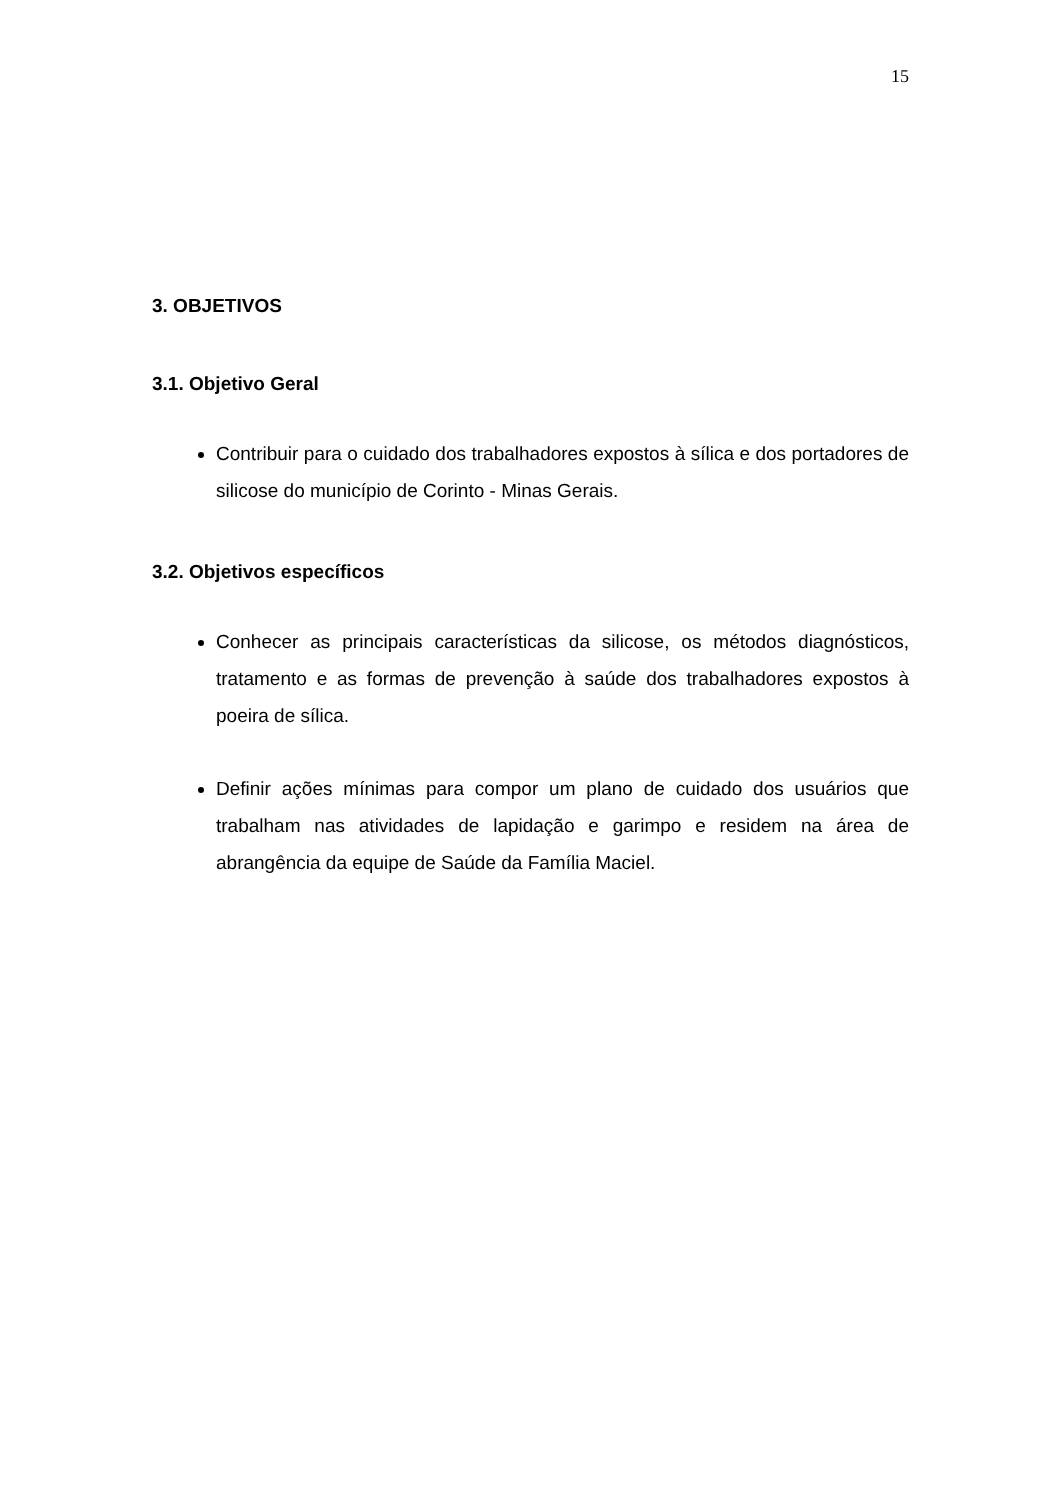15
3. OBJETIVOS
3.1. Objetivo Geral
Contribuir para o cuidado dos trabalhadores expostos à sílica e dos portadores de silicose do município de Corinto - Minas Gerais.
3.2. Objetivos específicos
Conhecer as principais características da silicose, os métodos diagnósticos, tratamento e as formas de prevenção à saúde dos trabalhadores expostos à poeira de sílica.
Definir ações mínimas para compor um plano de cuidado dos usuários que trabalham nas atividades de lapidação e garimpo e residem na área de abrangência da equipe de Saúde da Família Maciel.